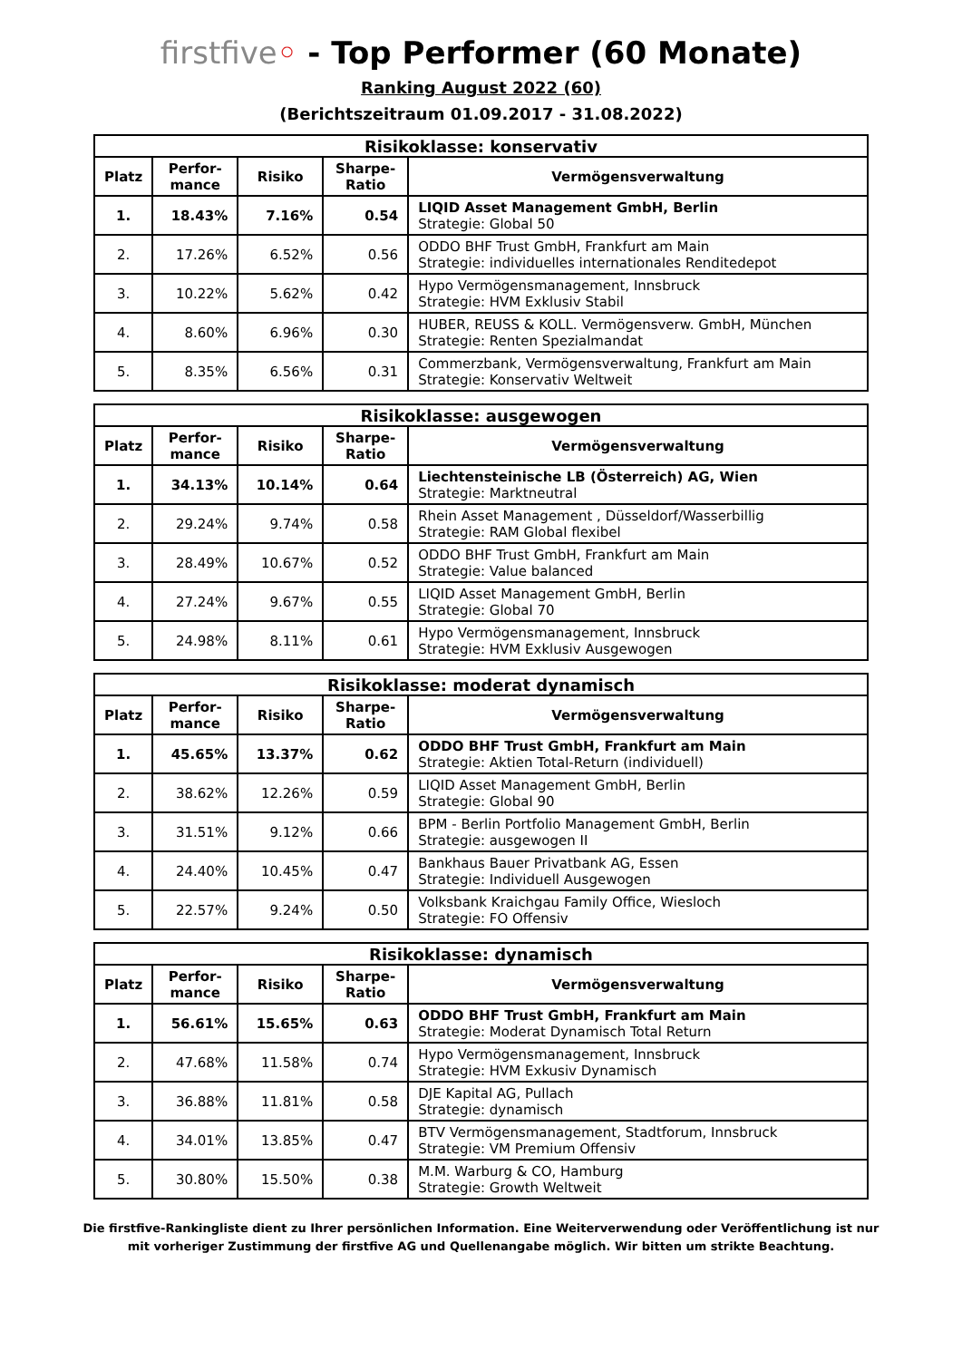firstfive◦ - Top Performer (60 Monate)
Ranking August 2022 (60)
(Berichtszeitraum 01.09.2017 - 31.08.2022)
| Risikoklasse: konservativ | | | | |
| --- | --- | --- | --- | --- |
| Platz | Perfor- mance | Risiko | Sharpe- Ratio | Vermögensverwaltung |
| 1. | 18.43% | 7.16% | 0.54 | LIQID Asset Management GmbH, Berlin Strategie: Global 50 |
| 2. | 17.26% | 6.52% | 0.56 | ODDO BHF Trust GmbH, Frankfurt am Main Strategie: individuelles internationales Renditedepot |
| 3. | 10.22% | 5.62% | 0.42 | Hypo Vermögensmanagement, Innsbruck Strategie: HVM Exklusiv Stabil |
| 4. | 8.60% | 6.96% | 0.30 | HUBER, REUSS & KOLL. Vermögensverw. GmbH, München Strategie: Renten Spezialmandat |
| 5. | 8.35% | 6.56% | 0.31 | Commerzbank, Vermögensverwaltung, Frankfurt am Main Strategie: Konservativ Weltweit |
| Risikoklasse: ausgewogen | | | | |
| --- | --- | --- | --- | --- |
| Platz | Perfor- mance | Risiko | Sharpe- Ratio | Vermögensverwaltung |
| 1. | 34.13% | 10.14% | 0.64 | Liechtensteinische LB (Österreich) AG, Wien Strategie: Marktneutral |
| 2. | 29.24% | 9.74% | 0.58 | Rhein Asset Management , Düsseldorf/Wasserbillig Strategie: RAM Global flexibel |
| 3. | 28.49% | 10.67% | 0.52 | ODDO BHF Trust GmbH, Frankfurt am Main Strategie: Value balanced |
| 4. | 27.24% | 9.67% | 0.55 | LIQID Asset Management GmbH, Berlin Strategie: Global 70 |
| 5. | 24.98% | 8.11% | 0.61 | Hypo Vermögensmanagement, Innsbruck Strategie: HVM Exklusiv Ausgewogen |
| Risikoklasse: moderat dynamisch | | | | |
| --- | --- | --- | --- | --- |
| Platz | Perfor- mance | Risiko | Sharpe- Ratio | Vermögensverwaltung |
| 1. | 45.65% | 13.37% | 0.62 | ODDO BHF Trust GmbH, Frankfurt am Main Strategie: Aktien Total-Return (individuell) |
| 2. | 38.62% | 12.26% | 0.59 | LIQID Asset Management GmbH, Berlin Strategie: Global 90 |
| 3. | 31.51% | 9.12% | 0.66 | BPM - Berlin Portfolio Management GmbH, Berlin Strategie: ausgewogen II |
| 4. | 24.40% | 10.45% | 0.47 | Bankhaus Bauer Privatbank AG, Essen Strategie: Individuell Ausgewogen |
| 5. | 22.57% | 9.24% | 0.50 | Volksbank Kraichgau Family Office, Wiesloch Strategie: FO Offensiv |
| Risikoklasse: dynamisch | | | | |
| --- | --- | --- | --- | --- |
| Platz | Perfor- mance | Risiko | Sharpe- Ratio | Vermögensverwaltung |
| 1. | 56.61% | 15.65% | 0.63 | ODDO BHF Trust GmbH, Frankfurt am Main Strategie: Moderat Dynamisch Total Return |
| 2. | 47.68% | 11.58% | 0.74 | Hypo Vermögensmanagement, Innsbruck Strategie: HVM Exkusiv Dynamisch |
| 3. | 36.88% | 11.81% | 0.58 | DJE Kapital AG, Pullach Strategie: dynamisch |
| 4. | 34.01% | 13.85% | 0.47 | BTV Vermögensmanagement, Stadtforum, Innsbruck Strategie: VM Premium Offensiv |
| 5. | 30.80% | 15.50% | 0.38 | M.M. Warburg & CO, Hamburg Strategie: Growth Weltweit |
Die firstfive-Rankingliste dient zu Ihrer persönlichen Information. Eine Weiterverwendung oder Veröffentlichung ist nur
mit vorheriger Zustimmung der firstfive AG und Quellenangabe möglich. Wir bitten um strikte Beachtung.